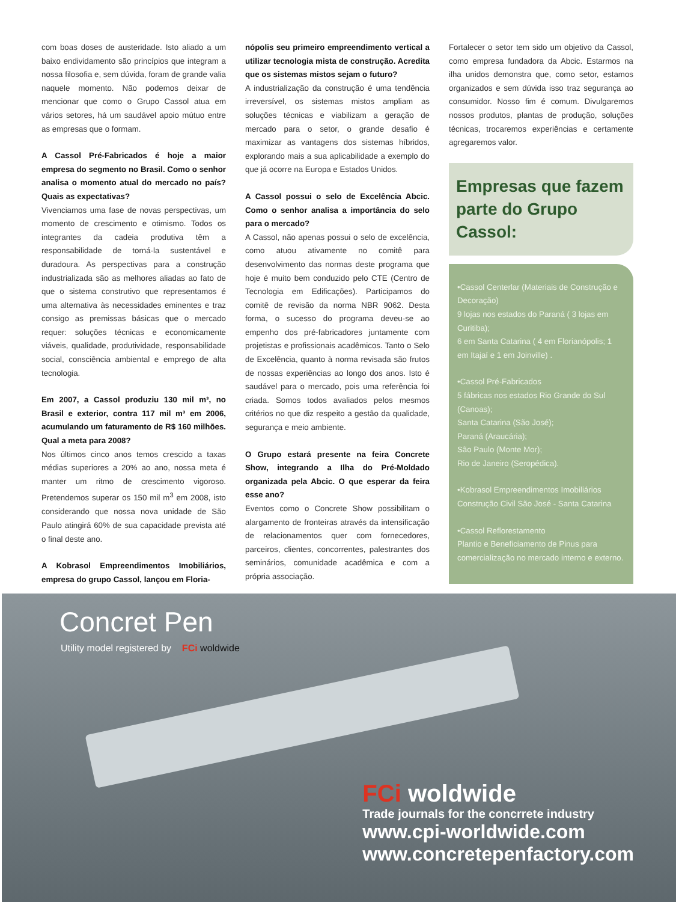com boas doses de austeridade. Isto aliado a um baixo endividamento são princípios que integram a nossa filosofia e, sem dúvida, foram de grande valia naquele momento. Não podemos deixar de mencionar que como o Grupo Cassol atua em vários setores, há um saudável apoio mútuo entre as empresas que o formam.
A Cassol Pré-Fabricados é hoje a maior empresa do segmento no Brasil. Como o senhor analisa o momento atual do mercado no país? Quais as expectativas?
Vivenciamos uma fase de novas perspectivas, um momento de crescimento e otimismo. Todos os integrantes da cadeia produtiva têm a responsabilidade de torná-la sustentável e duradoura. As perspectivas para a construção industrializada são as melhores aliadas ao fato de que o sistema construtivo que representamos é uma alternativa às necessidades eminentes e traz consigo as premissas básicas que o mercado requer: soluções técnicas e economicamente viáveis, qualidade, produtividade, responsabilidade social, consciência ambiental e emprego de alta tecnologia.
Em 2007, a Cassol produziu 130 mil m³, no Brasil e exterior, contra 117 mil m³ em 2006, acumulando um faturamento de R$ 160 milhões. Qual a meta para 2008?
Nos últimos cinco anos temos crescido a taxas médias superiores a 20% ao ano, nossa meta é manter um ritmo de crescimento vigoroso. Pretendemos superar os 150 mil m<sup>3</sup> em 2008, isto considerando que nossa nova unidade de São Paulo atingirá 60% de sua capacidade prevista até o final deste ano.
A Kobrasol Empreendimentos Imobiliários, empresa do grupo Cassol, lançou em Floria-
nópolis seu primeiro empreendimento vertical a utilizar tecnologia mista de construção. Acredita que os sistemas mistos sejam o futuro?
A industrialização da construção é uma tendência irreversível, os sistemas mistos ampliam as soluções técnicas e viabilizam a geração de mercado para o setor, o grande desafio é maximizar as vantagens dos sistemas híbridos, explorando mais a sua aplicabilidade a exemplo do que já ocorre na Europa e Estados Unidos.
A Cassol possui o selo de Excelência Abcic. Como o senhor analisa a importância do selo para o mercado?
A Cassol, não apenas possui o selo de excelência, como atuou ativamente no comitê para desenvolvimento das normas deste programa que hoje é muito bem conduzido pelo CTE (Centro de Tecnologia em Edificações). Participamos do comitê de revisão da norma NBR 9062. Desta forma, o sucesso do programa deveu-se ao empenho dos pré-fabricadores juntamente com projetistas e profissionais acadêmicos. Tanto o Selo de Excelência, quanto à norma revisada são frutos de nossas experiências ao longo dos anos. Isto é saudável para o mercado, pois uma referência foi criada. Somos todos avaliados pelos mesmos critérios no que diz respeito a gestão da qualidade, segurança e meio ambiente.
O Grupo estará presente na feira Concrete Show, integrando a Ilha do Pré-Moldado organizada pela Abcic. O que esperar da feira esse ano?
Eventos como o Concrete Show possibilitam o alargamento de fronteiras através da intensificação de relacionamentos quer com fornecedores, parceiros, clientes, concorrentes, palestrantes dos seminários, comunidade acadêmica e com a própria associação.
Fortalecer o setor tem sido um objetivo da Cassol, como empresa fundadora da Abcic. Estarmos na ilha unidos demonstra que, como setor, estamos organizados e sem dúvida isso traz segurança ao consumidor. Nosso fim é comum. Divulgaremos nossos produtos, plantas de produção, soluções técnicas, trocaremos experiências e certamente agregaremos valor.
Empresas que fazem parte do Grupo Cassol:
•Cassol Centerlar (Materiais de Construção e Decoração)
9 lojas nos estados do Paraná ( 3 lojas em Curitiba);
6 em Santa Catarina ( 4 em Florianópolis; 1 em Itajaí e 1 em Joinville) .
•Cassol Pré-Fabricados
5 fábricas nos estados Rio Grande do Sul (Canoas);
Santa Catarina (São José);
Paraná (Araucária);
São Paulo (Monte Mor);
Rio de Janeiro (Seropédica).
•Kobrasol Empreendimentos Imobiliários
Construção Civil São José - Santa Catarina
•Cassol Reflorestamento
Plantio e Beneficiamento de Pinus para comercialização no mercado interno e externo.
Concret Pen
Utility model registered by FCi woldwide
FCi woldwide
Trade journals for the concrrete industry
www.cpi-worldwide.com
www.concretepenfactory.com